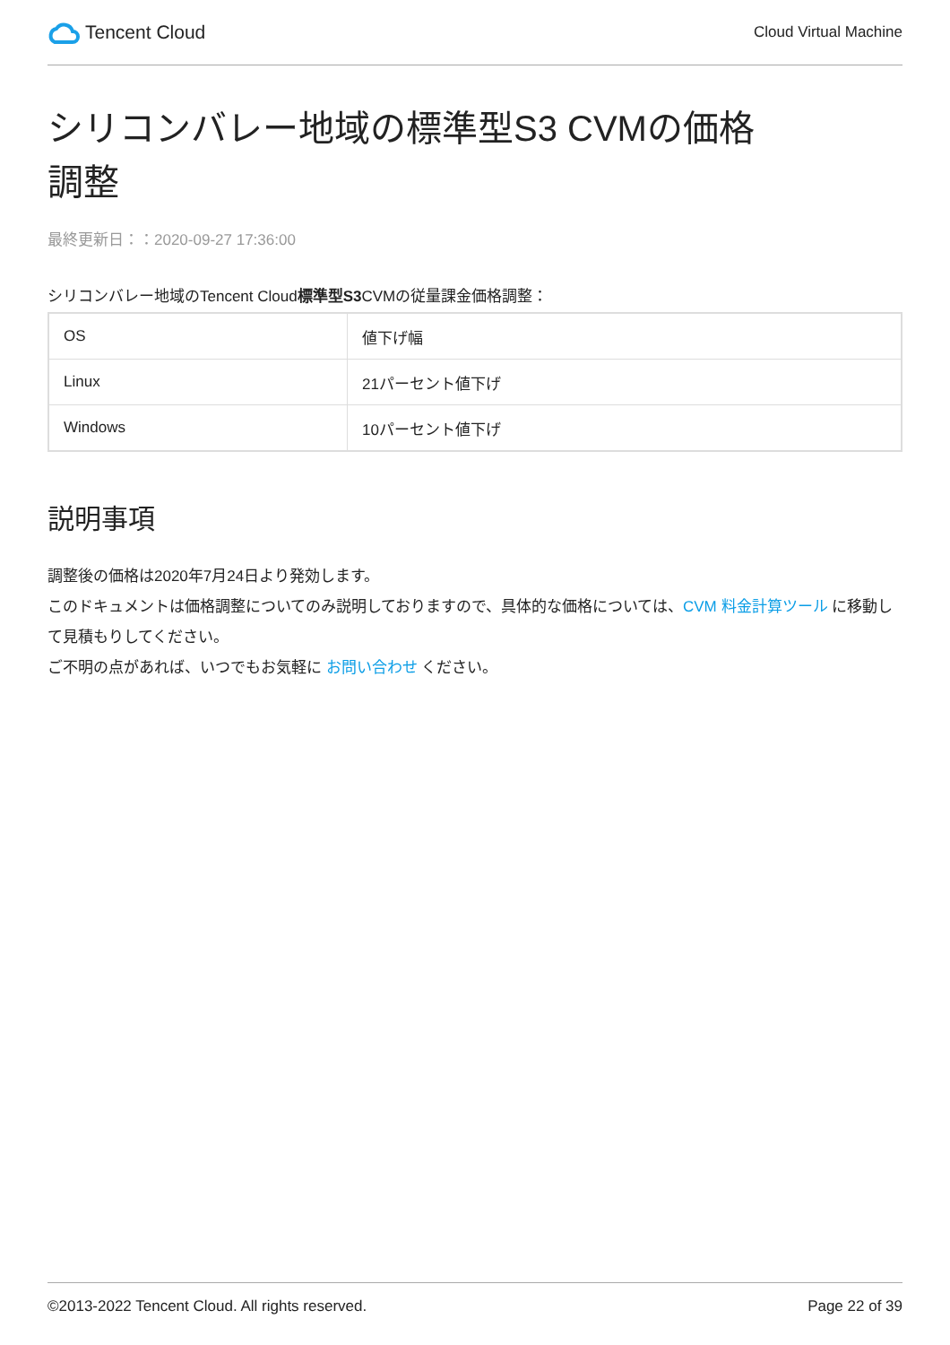Tencent Cloud
Cloud Virtual Machine
シリコンバレー地域の標準型S3 CVMの価格調整
最終更新日：：2020-09-27 17:36:00
シリコンバレー地域のTencent Cloud標準型S3 CVMの従量課金価格調整：
| OS | 値下げ幅 |
| Linux | 21パーセント値下げ |
| Windows | 10パーセント値下げ |
説明事項
調整後の価格は2020年7月24日より発効します。
このドキュメントは価格調整についてのみ説明しておりますので、具体的な価格については、CVM 料金計算ツール に移動して見積もりしてください。
ご不明の点があれば、いつでもお気軽に お問い合わせ ください。
©2013-2022 Tencent Cloud. All rights reserved. Page 22 of 39